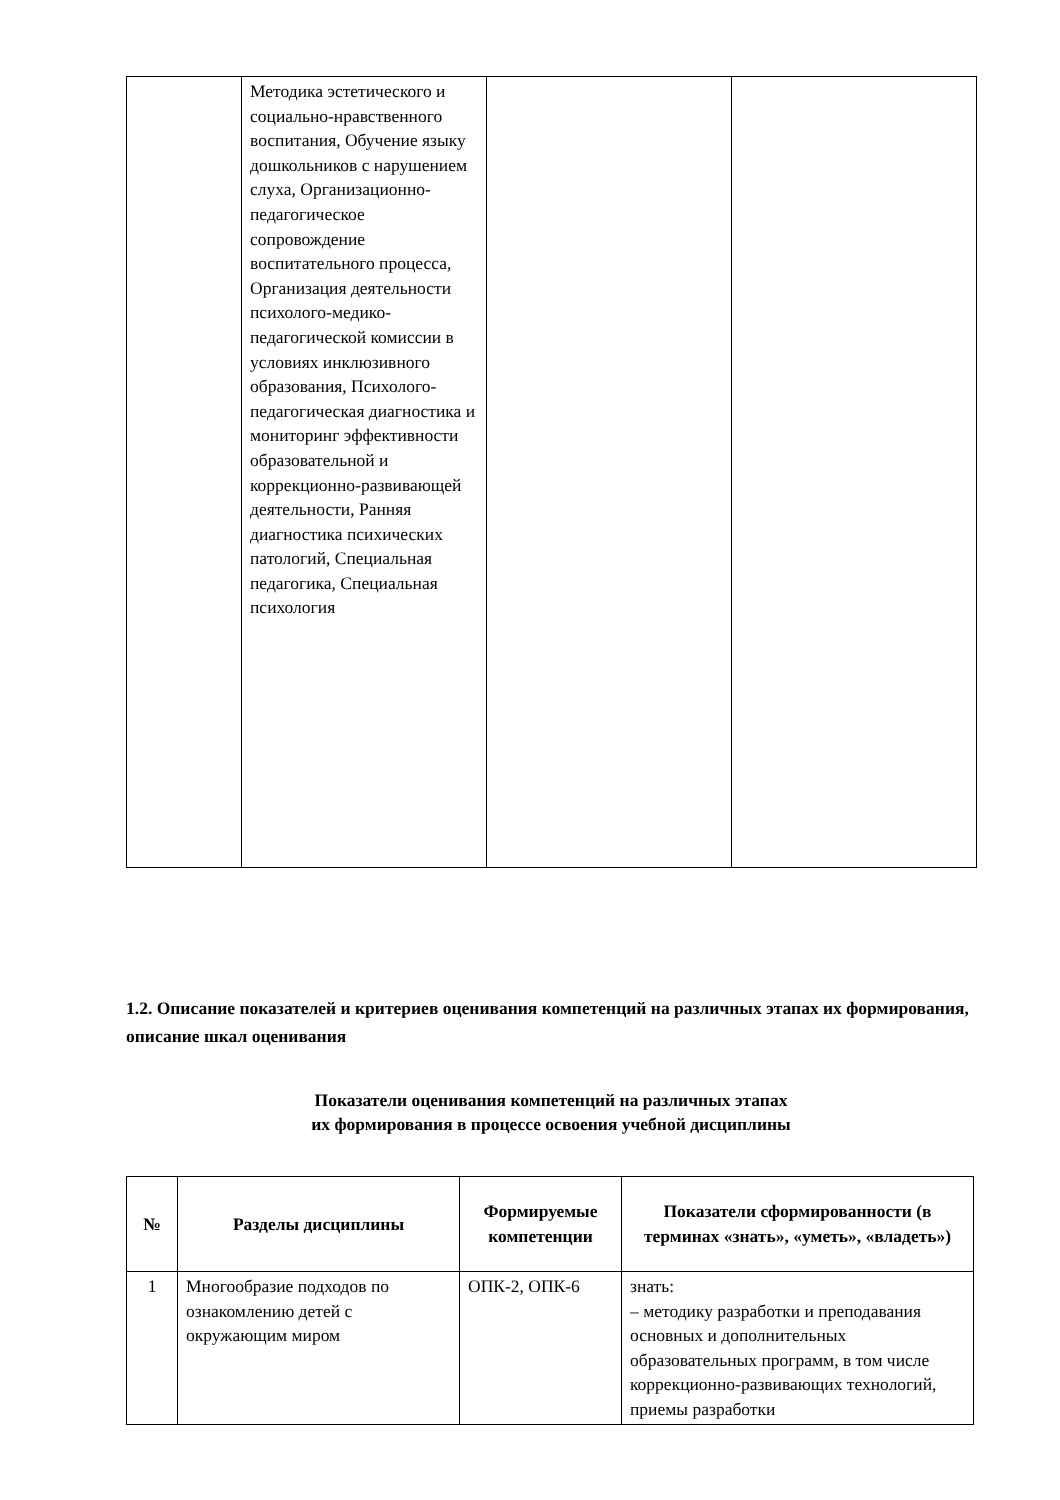| | Методика эстетического и социально-нравственного воспитания, Обучение языку дошкольников с нарушением слуха, Организационно-педагогическое сопровождение воспитательного процесса, Организация деятельности психолого-медико-педагогической комиссии в условиях инклюзивного образования, Психолого-педагогическая диагностика и мониторинг эффективности образовательной и коррекционно-развивающей деятельности, Ранняя диагностика психических патологий, Специальная педагогика, Специальная психология | | |
1.2. Описание показателей и критериев оценивания компетенций на различных этапах их формирования, описание шкал оценивания
Показатели оценивания компетенций на различных этапах
их формирования в процессе освоения учебной дисциплины
| № | Разделы дисциплины | Формируемые компетенции | Показатели сформированности (в терминах «знать», «уметь», «владеть») |
| --- | --- | --- | --- |
| 1 | Многообразие подходов по ознакомлению детей с окружающим миром | ОПК-2, ОПК-6 | знать: – методику разработки и преподавания основных и дополнительных образовательных программ, в том числе коррекционно-развивающих технологий, приемы разработки |